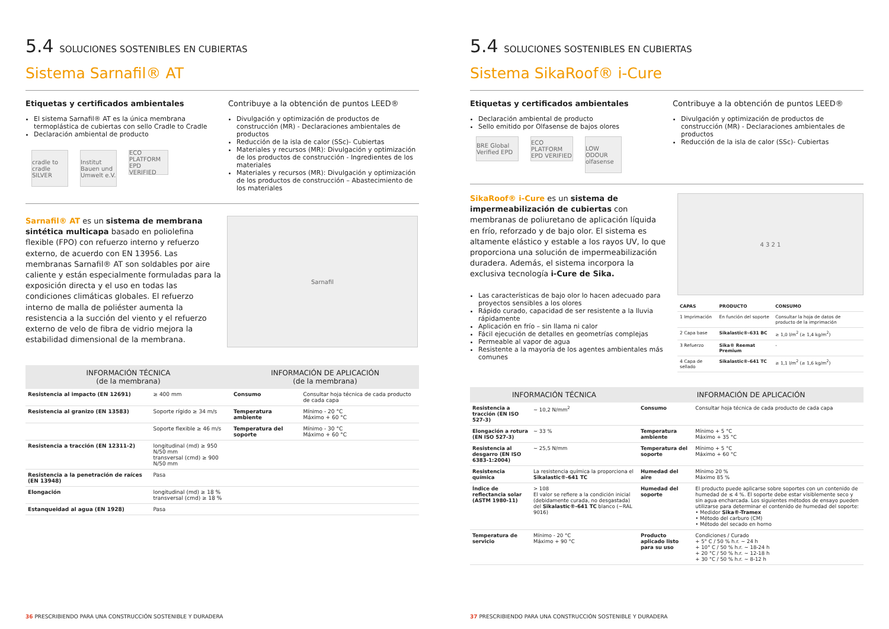5.4 SOLUCIONES SOSTENIBLES EN CUBIERTAS
Sistema Sarnafil® AT
Etiquetas y certificados ambientales
El sistema Sarnafil® AT es la única membrana termoplástica de cubiertas con sello Cradle to Cradle
Declaración ambiental de producto
cradle to cradle SILVER
Institut Bauen und Umwelt e.V.
ECO PLATFORM EPD VERIFIED
Contribuye a la obtención de puntos LEED®
Divulgación y optimización de productos de construcción (MR) - Declaraciones ambientales de productos
Reducción de la isla de calor (SSc)- Cubiertas
Materiales y recursos (MR): Divulgación y optimización de los productos de construcción - Ingredientes de los materiales
Materiales y recursos (MR): Divulgación y optimización de los productos de construcción – Abastecimiento de los materiales
Sarnafil® AT es un sistema de membrana sintética multicapa basado en poliolefina flexible (FPO) con refuerzo interno y refuerzo externo, de acuerdo con EN 13956. Las membranas Sarnafil® AT son soldables por aire caliente y están especialmente formuladas para la exposición directa y el uso en todas las condiciones climáticas globales. El refuerzo interno de malla de poliéster aumenta la resistencia a la succión del viento y el refuerzo externo de velo de fibra de vidrio mejora la estabilidad dimensional de la membrana.
Sarnafil
| INFORMACIÓN TÉCNICA (de la membrana) | | INFORMACIÓN DE APLICACIÓN (de la membrana) | |
| --- | --- | --- | --- |
| Resistencia al impacto (EN 12691) | ≥ 400 mm | Consumo | Consultar hoja técnica de cada producto de cada capa |
| Resistencia al granizo (EN 13583) | Soporte rígido ≥ 34 m/s | Temperatura ambiente | Mínimo - 20 °C Máximo + 60 °C |
| | Soporte flexible ≥ 46 m/s | Temperatura del soporte | Mínimo - 30 °C Máximo + 60 °C |
| Resistencia a tracción (EN 12311-2) | longitudinal (md) ≥ 950 N/50 mm transversal (cmd) ≥ 900 N/50 mm | | |
| Resistencia a la penetración de raíces (EN 13948) | Pasa | | |
| Elongación | longitudinal (md) ≥ 18 % transversal (cmd) ≥ 18 % | | |
| Estanqueidad al agua (EN 1928) | Pasa | | |
36 PRESCRIBIENDO PARA UNA CONSTRUCCIÓN SOSTENIBLE Y DURADERA
5.4 SOLUCIONES SOSTENIBLES EN CUBIERTAS
Sistema SikaRoof® i-Cure
Etiquetas y certificados ambientales
Declaración ambiental de producto
Sello emitido por Olfasense de bajos olores
BRE Global Verified EPD
ECO PLATFORM EPD VERIFIED
LOW ODOUR olfasense
Contribuye a la obtención de puntos LEED®
Divulgación y optimización de productos de construcción (MR) - Declaraciones ambientales de productos
Reducción de la isla de calor (SSc)- Cubiertas
SikaRoof® i-Cure es un sistema de impermeabilización de cubiertas con membranas de poliuretano de aplicación líquida en frío, reforzado y de bajo olor. El sistema es altamente elástico y estable a los rayos UV, lo que proporciona una solución de impermeabilización duradera. Además, el sistema incorpora la exclusiva tecnología i-Cure de Sika.
Las características de bajo olor lo hacen adecuado para proyectos sensibles a los olores
Rápido curado, capacidad de ser resistente a la lluvia rápidamente
Aplicación en frío – sin llama ni calor
Fácil ejecución de detalles en geometrías complejas
Permeable al vapor de agua
Resistente a la mayoría de los agentes ambientales más comunes
4 3 2 1
| CAPAS | PRODUCTO | CONSUMO |
| 1 Imprimación | En función del soporte | Consultar la hoja de datos de producto de la imprimación |
| 2 Capa base | Sikalastic®-631 BC | ≥ 1,0 l/m<sup>2</sup> (≥ 1,4 kg/m<sup>2</sup>) |
| 3 Refuerzo | Sika® Reemat Premium | - |
| 4 Capa de sellado | Sikalastic®-641 TC | ≥ 1,1 l/m<sup>2</sup> (≥ 1,6 kg/m<sup>2</sup>) |
| INFORMACIÓN TÉCNICA | | INFORMACIÓN DE APLICACIÓN | |
| --- | --- | --- | --- |
| Resistencia a tracción (EN ISO 527-3) | ~ 10,2 N/mm<sup>2</sup> | Consumo | Consultar hoja técnica de cada producto de cada capa |
| Elongación a rotura (EN ISO 527-3) | ~ 33 % | Temperatura ambiente | Mínimo + 5 °C Máximo + 35 °C |
| Resistencia al desgarro (EN ISO 6383-1:2004) | ~ 25,5 N/mm | Temperatura del soporte | Mínimo + 5 °C Máximo + 60 °C |
| Resistencia química | La resistencia química la proporciona el Sikalastic®-641 TC | Humedad del aire | Mínimo 20 % Máximo 85 % |
| Índice de reflectancia solar (ASTM 1980-11) | > 108 El valor se refiere a la condición inicial (debidamente curada, no desgastada) del Sikalastic®-641 TC blanco (~RAL 9016) | Humedad del soporte | El producto puede aplicarse sobre soportes con un contenido de humedad de ≤ 4 %. El soporte debe estar visiblemente seco y sin agua encharcada. Los siguientes métodos de ensayo pueden utilizarse para determinar el contenido de humedad del soporte: • Medidor Sika®-Tramex • Método del carburo (CM) • Método del secado en horno |
| Temperatura de servicio | Mínimo - 20 °C Máximo + 90 °C | Producto aplicado listo para su uso | Condiciones / Curado + 5° C / 50 % h.r. ~ 24 h + 10° C / 50 % h.r. ~ 18-24 h + 20 °C / 50 % h.r. ~ 12-18 h + 30 °C / 50 % h.r. ~ 8-12 h |
37 PRESCRIBIENDO PARA UNA CONSTRUCCIÓN SOSTENIBLE Y DURADERA